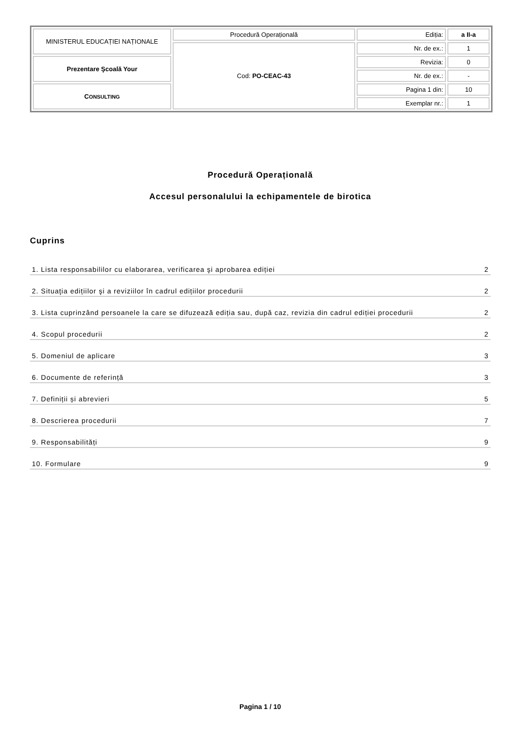| MINISTERUL EDUCAȚIEI NAȚIONALE | Procedură Operațională | Ediția: | a II-a |
| | Cod: PO-CEAC-43 | Nr. de ex.: | 1 |
| Prezentare Şcoală Your | | Revizia: | 0 |
| | | Nr. de ex.: | - |
| C ONSULTING | | Pagina 1 din: | 10 |
| | | Exemplar nr.: | 1 |
Procedură Operațională
Accesul personalului la echipamentele de birotica
Cuprins
1. Lista responsabililor cu elaborarea, verificarea şi aprobarea ediției 2
2. Situaţia edițiilor şi a reviziilor în cadrul edițiilor procedurii 2
3. Lista cuprinzând persoanele la care se difuzează ediția sau, după caz, revizia din cadrul ediției procedurii 2
4. Scopul procedurii 2
5. Domeniul de aplicare 3
6. Documente de referință 3
7. Definiții și abrevieri 5
8. Descrierea procedurii 7
9. Responsabilități 9
10. Formulare 9
Pagina 1 / 10